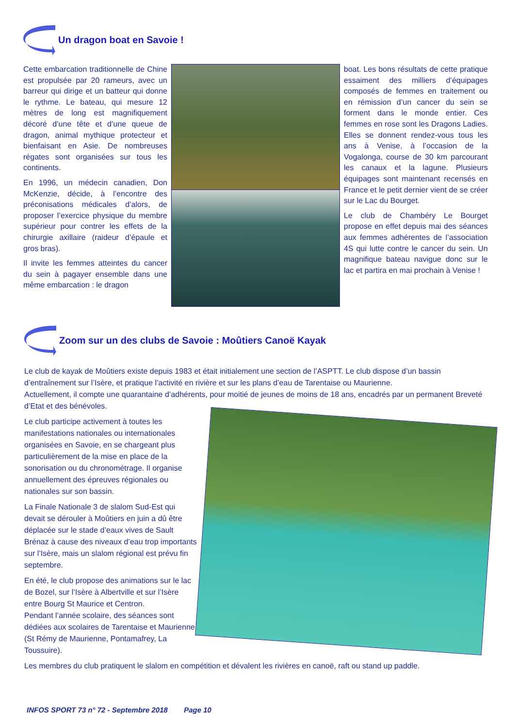Un dragon boat en Savoie !
Cette embarcation traditionnelle de Chine est propulsée par 20 rameurs, avec un barreur qui dirige et un batteur qui donne le rythme. Le bateau, qui mesure 12 mètres de long est magnifiquement décoré d’une tête et d’une queue de dragon, animal mythique protecteur et bienfaisant en Asie. De nombreuses régates sont organisées sur tous les continents.
En 1996, un médecin canadien, Don McKenzie, décide, à l’encontre des préconisations médicales d’alors, de proposer l’exercice physique du membre supérieur pour contrer les effets de la chirurgie axillaire (raideur d’épaule et gros bras).
Il invite les femmes atteintes du cancer du sein à pagayer ensemble dans une même embarcation : le dragon
boat. Les bons résultats de cette pratique essaiment des milliers d’équipages composés de femmes en traitement ou en rémission d’un cancer du sein se forment dans le monde entier. Ces femmes en rose sont les Dragons Ladies. Elles se donnent rendez-vous tous les ans à Venise, à l’occasion de la Vogalonga, course de 30 km parcourant les canaux et la lagune. Plusieurs équipages sont maintenant recensés en France et le petit dernier vient de se créer sur le Lac du Bourget.
Le club de Chambéry Le Bourget propose en effet depuis mai des séances aux femmes adhérentes de l’association 4S qui lutte contre le cancer du sein. Un magnifique bateau navigue donc sur le lac et partira en mai prochain à Venise !
Zoom sur un des clubs de Savoie : Moûtiers Canoë Kayak
Le club de kayak de Moûtiers existe depuis 1983 et était initialement une section de l’ASPTT. Le club dispose d’un bassin d’entraînement sur l’Isère, et pratique l’activité en rivière et sur les plans d’eau de Tarentaise ou Maurienne.
Actuellement, il compte une quarantaine d’adhérents, pour moitié de jeunes de moins de 18 ans, encadrés par un permanent Breveté d’Etat et des bénévoles.
Le club participe activement à toutes les manifestations nationales ou internationales organisées en Savoie, en se chargeant plus particulièrement de la mise en place de la sonorisation ou du chronométrage. Il organise annuellement des épreuves régionales ou nationales sur son bassin.
La Finale Nationale 3 de slalom Sud-Est qui devait se dérouler à Moûtiers en juin a dû être déplacée sur le stade d’eaux vives de Sault Brénaz à cause des niveaux d’eau trop importants sur l’Isère, mais un slalom régional est prévu fin septembre.
En été, le club propose des animations sur le lac de Bozel, sur l’Isère à Albertville et sur l’Isère entre Bourg St Maurice et Centron.
Pendant l’année scolaire, des séances sont dédiées aux scolaires de Tarentaise et Maurienne (St Rémy de Maurienne, Pontamafrey, La Toussuire).
Les membres du club pratiquent le slalom en compétition et dévalent les rivières en canoë, raft ou stand up paddle.
INFOS SPORT 73 n° 72 - Septembre 2018 Page 10